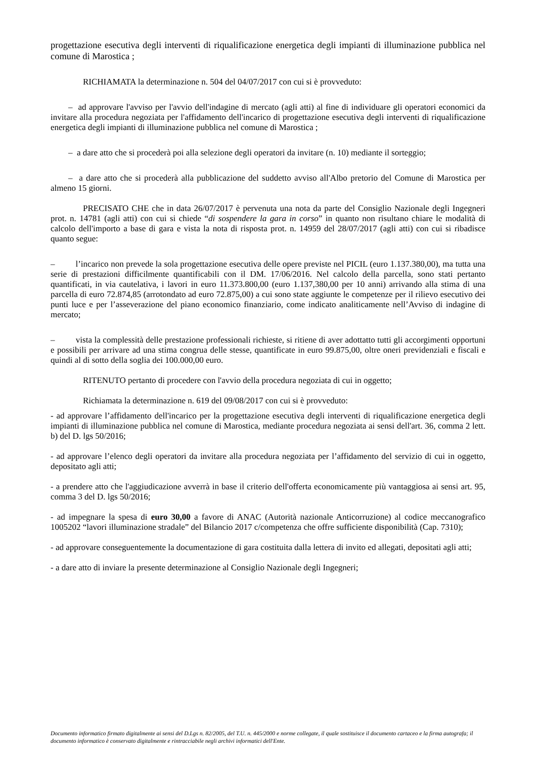progettazione esecutiva degli interventi di riqualificazione energetica degli impianti di illuminazione pubblica nel comune di Marostica ;
RICHIAMATA la determinazione n. 504 del 04/07/2017 con cui si è provveduto:
– ad approvare l'avviso per l'avvio dell'indagine di mercato (agli atti) al fine di individuare gli operatori economici da invitare alla procedura negoziata per l'affidamento dell'incarico di progettazione esecutiva degli interventi di riqualificazione energetica degli impianti di illuminazione pubblica nel comune di Marostica ;
– a dare atto che si procederà poi alla selezione degli operatori da invitare (n. 10) mediante il sorteggio;
– a dare atto che si procederà alla pubblicazione del suddetto avviso all'Albo pretorio del Comune di Marostica per almeno 15 giorni.
PRECISATO CHE che in data 26/07/2017 è pervenuta una nota da parte del Consiglio Nazionale degli Ingegneri prot. n. 14781 (agli atti) con cui si chiede “di sospendere la gara in corso” in quanto non risultano chiare le modalità di calcolo dell'importo a base di gara e vista la nota di risposta prot. n. 14959 del 28/07/2017 (agli atti) con cui si ribadisce quanto segue:
– l’incarico non prevede la sola progettazione esecutiva delle opere previste nel PICIL (euro 1.137.380,00), ma tutta una serie di prestazioni difficilmente quantificabili con il DM. 17/06/2016. Nel calcolo della parcella, sono stati pertanto quantificati, in via cautelativa, i lavori in euro 11.373.800,00 (euro 1.137,380,00 per 10 anni) arrivando alla stima di una parcella di euro 72.874,85 (arrotondato ad euro 72.875,00) a cui sono state aggiunte le competenze per il rilievo esecutivo dei punti luce e per l’asseverazione del piano economico finanziario, come indicato analiticamente nell’Avviso di indagine di mercato;
– vista la complessità delle prestazione professionali richieste, si ritiene di aver adottatto tutti gli accorgimenti opportuni e possibili per arrivare ad una stima congrua delle stesse, quantificate in euro 99.875,00, oltre oneri previdenziali e fiscali e quindi al di sotto della soglia dei 100.000,00 euro.
RITENUTO pertanto di procedere con l'avvio della procedura negoziata di cui in oggetto;
Richiamata la determinazione n. 619 del 09/08/2017 con cui si è provveduto:
- ad approvare l’affidamento dell'incarico per la progettazione esecutiva degli interventi di riqualificazione energetica degli impianti di illuminazione pubblica nel comune di Marostica, mediante procedura negoziata ai sensi dell'art. 36, comma 2 lett. b) del D. lgs 50/2016;
- ad approvare l’elenco degli operatori da invitare alla procedura negoziata per l’affidamento del servizio di cui in oggetto, depositato agli atti;
- a prendere atto che l'aggiudicazione avverrà in base il criterio dell'offerta economicamente più vantaggiosa ai sensi art. 95, comma 3 del D. lgs 50/2016;
- ad impegnare la spesa di euro 30,00 a favore di ANAC (Autorità nazionale Anticorruzione) al codice meccanografico 1005202 “lavori illuminazione stradale” del Bilancio 2017 c/competenza che offre sufficiente disponibilità (Cap. 7310);
- ad approvare conseguentemente la documentazione di gara costituita dalla lettera di invito ed allegati, depositati agli atti;
- a dare atto di inviare la presente determinazione al Consiglio Nazionale degli Ingegneri;
Documento informatico firmato digitalmente ai sensi del D.Lgs n. 82/2005, del T.U. n. 445/2000 e norme collegate, il quale sostituisce il documento cartaceo e la firma autografa; il documento informatico è conservato digitalmente e rintracciabile negli archivi informatici dell'Ente.